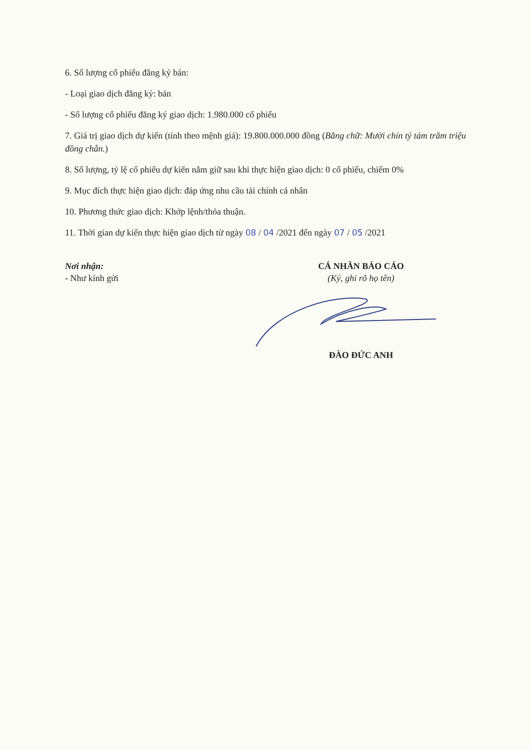6. Số lượng cổ phiếu đăng ký bán:
- Loại giao dịch đăng ký: bán
- Số lượng cổ phiếu đăng ký giao dịch: 1.980.000 cổ phiếu
7. Giá trị giao dịch dự kiến (tính theo mệnh giá): 19.800.000.000 đồng (Bằng chữ: Mười chín tỷ tám trăm triệu đồng chẵn.)
8. Số lượng, tỷ lệ cổ phiếu dự kiến nắm giữ sau khi thực hiện giao dịch: 0 cổ phiếu, chiếm 0%
9. Mục đích thực hiện giao dịch: đáp ứng nhu cầu tài chính cá nhân
10. Phương thức giao dịch: Khớp lệnh/thỏa thuận.
11. Thời gian dự kiến thực hiện giao dịch từ ngày 08 / 04 /2021 đến ngày 07 / 05 /2021
Nơi nhận:
- Như kính gửi
CÁ NHÂN BÁO CÁO
(Ký, ghi rõ họ tên) ĐÀO ĐỨC ANH